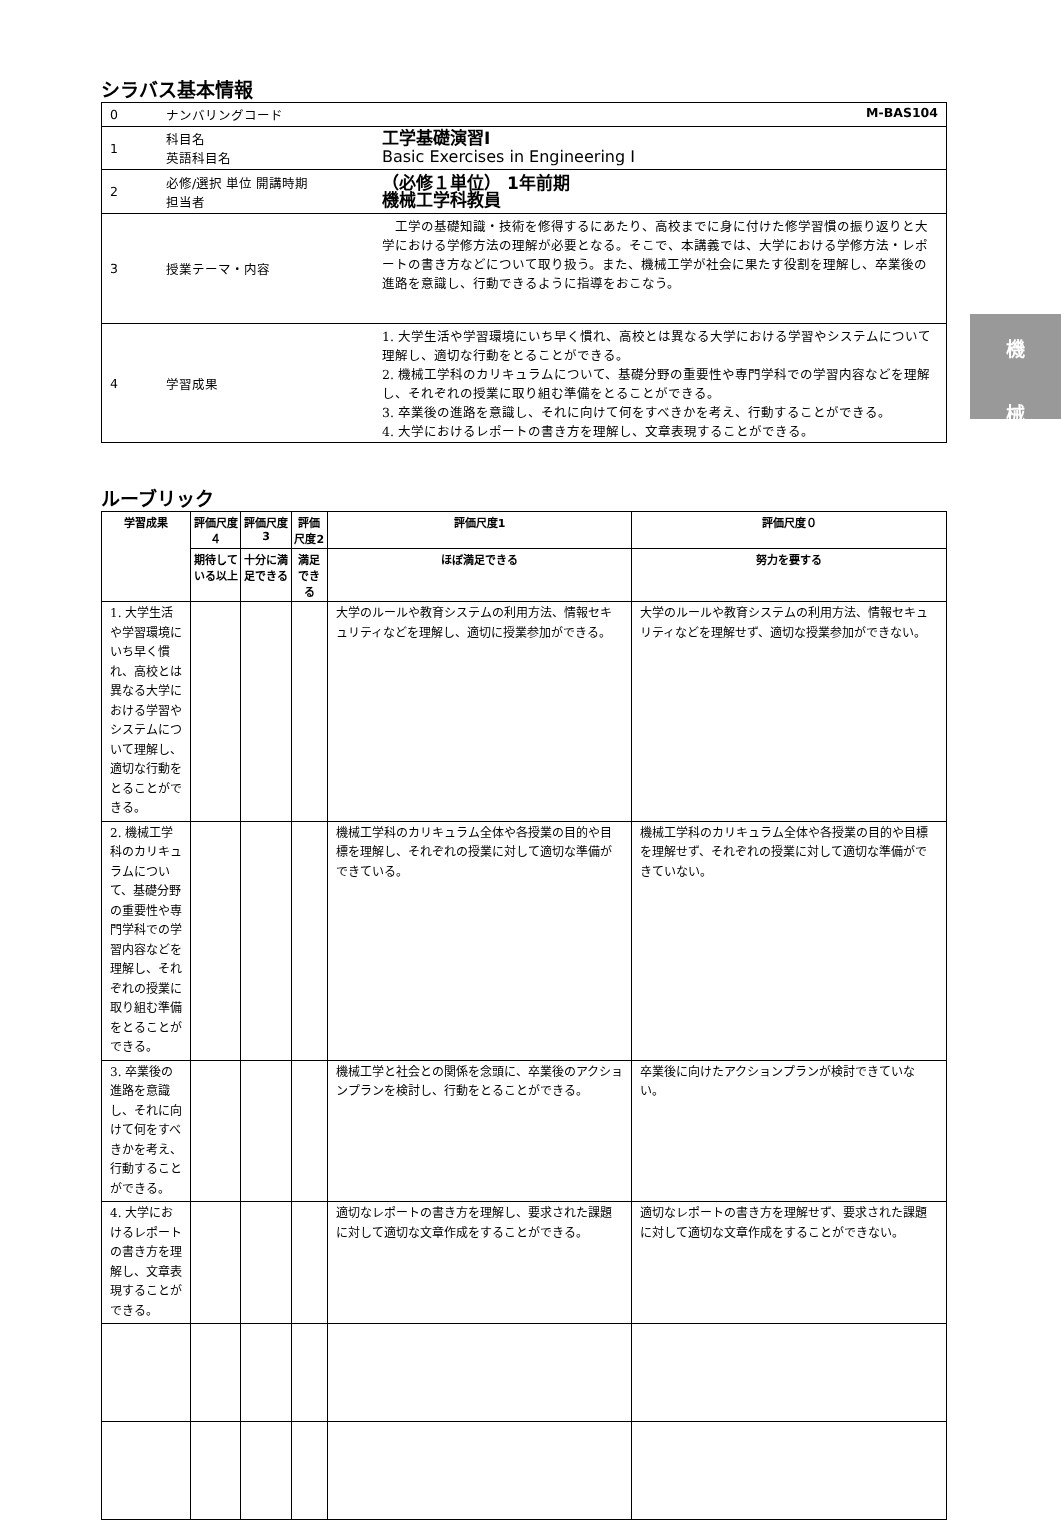シラバス基本情報
| 0 | ナンバリングコード M-BAS104 | |
| 1 | 科目名 英語科目名 | 工学基礎演習Ⅰ Basic Exercises in Engineering Ⅰ |
| 2 | 必修/選択 単位 開講時期 担当者 | （必修１単位） 1年前期 機械工学科教員 |
| 3 | 授業テーマ・内容 | 工学の基礎知識・技術を修得するにあたり、高校までに身に付けた修学習慣の振り返りと大学における学修方法の理解が必要となる。そこで、本講義では、大学における学修方法・レポートの書き方などについて取り扱う。また、機械工学が社会に果たす役割を理解し、卒業後の進路を意識し、行動できるように指導をおこなう。 |
| 4 | 学習成果 | 1. 大学生活や学習環境にいち早く慣れ、高校とは異なる大学における学習やシステムについて理解し、適切な行動をとることができる。 2. 機械工学科のカリキュラムについて、基礎分野の重要性や専門学科での学習内容などを理解し、それぞれの授業に取り組む準備をとることができる。 3. 卒業後の進路を意識し、それに向けて何をすべきかを考え、行動することができる。 4. 大学におけるレポートの書き方を理解し、文章表現することができる。 |
機
械
ルーブリック
| 学習成果 | 評価尺度４ | 評価尺度3 | 評価尺度2 | 評価尺度1 | 評価尺度０ |
| --- | --- | --- | --- | --- | --- |
| | 期待している以上 | 十分に満足できる | 満足できる | ほぼ満足できる | 努力を要する |
| 1. 大学生活や学習環境にいち早く慣れ、高校とは異なる大学における学習やシステムについて理解し、適切な行動をとることができる。 | | | | 大学のルールや教育システムの利用方法、情報セキュリティなどを理解し、適切に授業参加ができる。 | 大学のルールや教育システムの利用方法、情報セキュリティなどを理解せず、適切な授業参加ができない。 |
| 2. 機械工学科のカリキュラムについて、基礎分野の重要性や専門学科での学習内容などを理解し、それぞれの授業に取り組む準備をとることができる。 | | | | 機械工学科のカリキュラム全体や各授業の目的や目標を理解し、それぞれの授業に対して適切な準備ができている。 | 機械工学科のカリキュラム全体や各授業の目的や目標を理解せず、それぞれの授業に対して適切な準備ができていない。 |
| 3. 卒業後の進路を意識し、それに向けて何をすべきかを考え、行動することができる。 | | | | 機械工学と社会との関係を念頭に、卒業後のアクションプランを検討し、行動をとることができる。 | 卒業後に向けたアクションプランが検討できていない。 |
| 4. 大学におけるレポートの書き方を理解し、文章表現することができる。 | | | | 適切なレポートの書き方を理解し、要求された課題に対して適切な文章作成をすることができる。 | 適切なレポートの書き方を理解せず、要求された課題に対して適切な文章作成をすることができない。 |